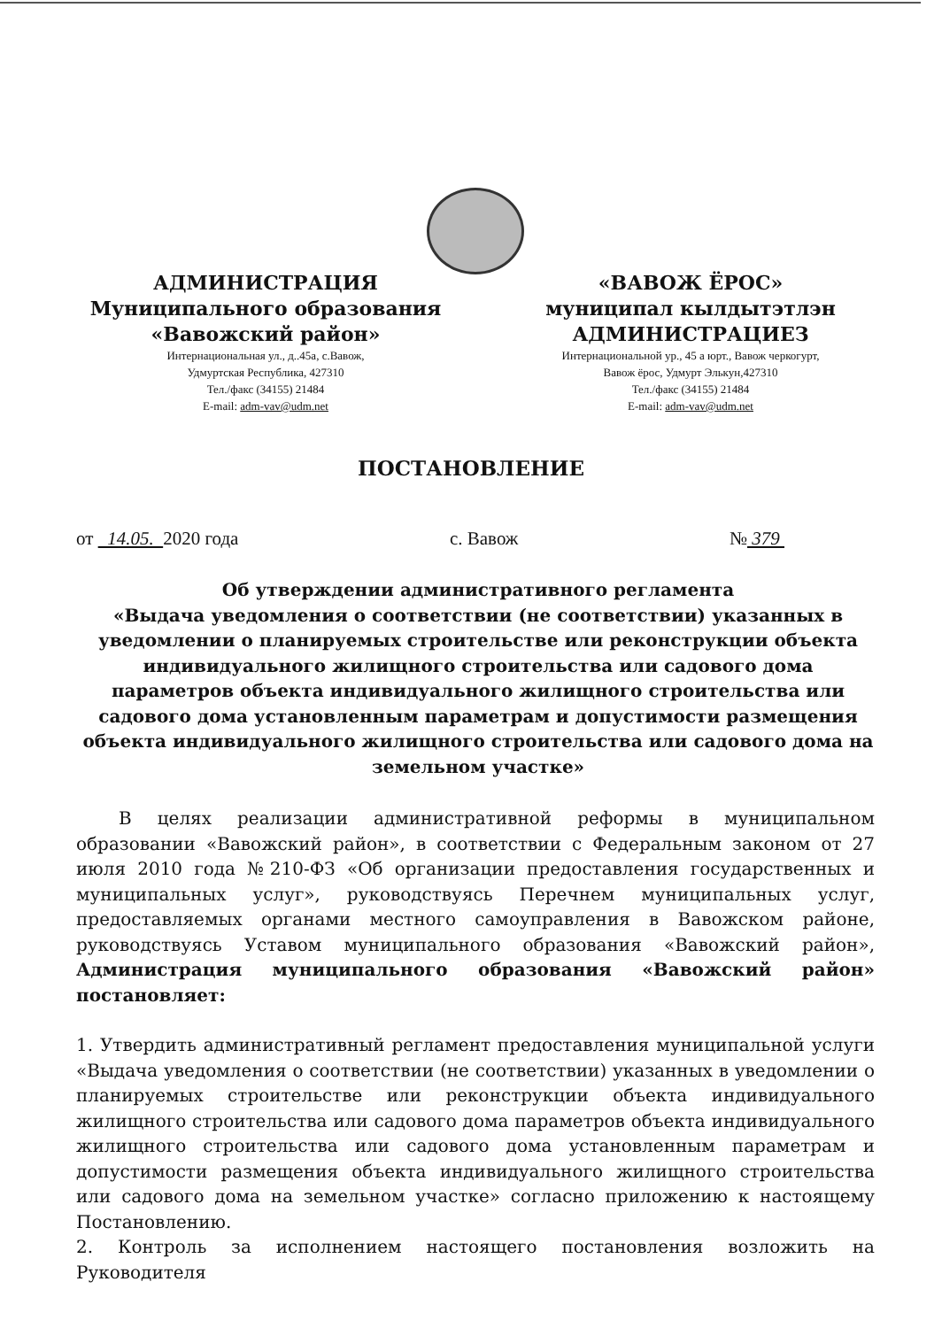АДМИНИСТРАЦИЯ
Муниципального образования
«Вавожский район»
Интернациональная ул., д..45а, с.Вавож,
Удмуртская Республика, 427310
Тел./факс (34155) 21484
E-mail: adm-vav@udm.net
«ВАВОЖ ЁРОС»
муниципал кылдытэтлэн
АДМИНИСТРАЦИЕЗ
Интернациональной ур., 45 а юрт., Вавож черкогурт,
Вавож ёрос, Удмурт Элькун,427310
Тел./факс (34155) 21484
E-mail: adm-vav@udm.net
ПОСТАНОВЛЕНИЕ
от 14.05. 2020 года с. Вавож № 379
Об утверждении административного регламента
«Выдача уведомления о соответствии (не соответствии) указанных в уведомлении о планируемых строительстве или реконструкции объекта индивидуального жилищного строительства или садового дома параметров объекта индивидуального жилищного строительства или садового дома установленным параметрам и допустимости размещения объекта индивидуального жилищного строительства или садового дома на земельном участке»
В целях реализации административной реформы в муниципальном образовании «Вавожский район», в соответствии с Федеральным законом от 27 июля 2010 года №210-ФЗ «Об организации предоставления государственных и муниципальных услуг», руководствуясь Перечнем муниципальных услуг, предоставляемых органами местного самоуправления в Вавожском районе, руководствуясь Уставом муниципального образования «Вавожский район», Администрация муниципального образования «Вавожский район» постановляет:
1. Утвердить административный регламент предоставления муниципальной услуги «Выдача уведомления о соответствии (не соответствии) указанных в уведомлении о планируемых строительстве или реконструкции объекта индивидуального жилищного строительства или садового дома параметров объекта индивидуального жилищного строительства или садового дома установленным параметрам и допустимости размещения объекта индивидуального жилищного строительства или садового дома на земельном участке» согласно приложению к настоящему Постановлению.
2. Контроль за исполнением настоящего постановления возложить на Руководителя